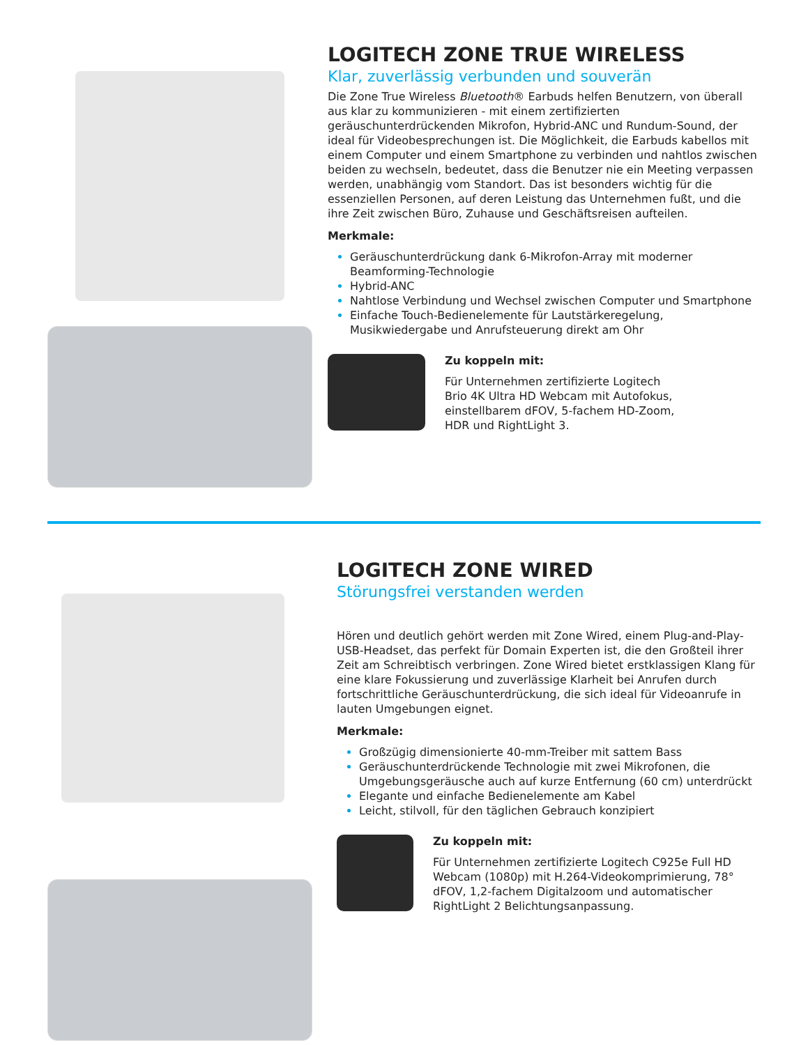LOGITECH ZONE TRUE WIRELESS
Klar, zuverlässig verbunden und souverän
Die Zone True Wireless Bluetooth® Earbuds helfen Benutzern, von überall aus klar zu kommunizieren - mit einem zertifizierten geräuschunterdrückenden Mikrofon, Hybrid-ANC und Rundum-Sound, der ideal für Videobesprechungen ist. Die Möglichkeit, die Earbuds kabellos mit einem Computer und einem Smartphone zu verbinden und nahtlos zwischen beiden zu wechseln, bedeutet, dass die Benutzer nie ein Meeting verpassen werden, unabhängig vom Standort. Das ist besonders wichtig für die essenziellen Personen, auf deren Leistung das Unternehmen fußt, und die ihre Zeit zwischen Büro, Zuhause und Geschäftsreisen aufteilen.
Merkmale:
Geräuschunterdrückung dank 6-Mikrofon-Array mit moderner Beamforming-Technologie
Hybrid-ANC
Nahtlose Verbindung und Wechsel zwischen Computer und Smartphone
Einfache Touch-Bedienelemente für Lautstärkeregelung, Musikwiedergabe und Anrufsteuerung direkt am Ohr
Zu koppeln mit:
Für Unternehmen zertifizierte Logitech
Brio 4K Ultra HD Webcam mit Autofokus,
einstellbarem dFOV, 5-fachem HD-Zoom,
HDR und RightLight 3.
LOGITECH ZONE WIRED
Störungsfrei verstanden werden
Hören und deutlich gehört werden mit Zone Wired, einem Plug-and-Play-USB-Headset, das perfekt für Domain Experten ist, die den Großteil ihrer Zeit am Schreibtisch verbringen. Zone Wired bietet erstklassigen Klang für eine klare Fokussierung und zuverlässige Klarheit bei Anrufen durch fortschrittliche Geräuschunterdrückung, die sich ideal für Videoanrufe in lauten Umgebungen eignet.
Merkmale:
Großzügig dimensionierte 40-mm-Treiber mit sattem Bass
Geräuschunterdrückende Technologie mit zwei Mikrofonen, die Umgebungsgeräusche auch auf kurze Entfernung (60 cm) unterdrückt
Elegante und einfache Bedienelemente am Kabel
Leicht, stilvoll, für den täglichen Gebrauch konzipiert
Zu koppeln mit:
Für Unternehmen zertifizierte Logitech C925e Full HD Webcam (1080p) mit H.264-Videokomprimierung, 78° dFOV, 1,2-fachem Digitalzoom und automatischer RightLight 2 Belichtungsanpassung.